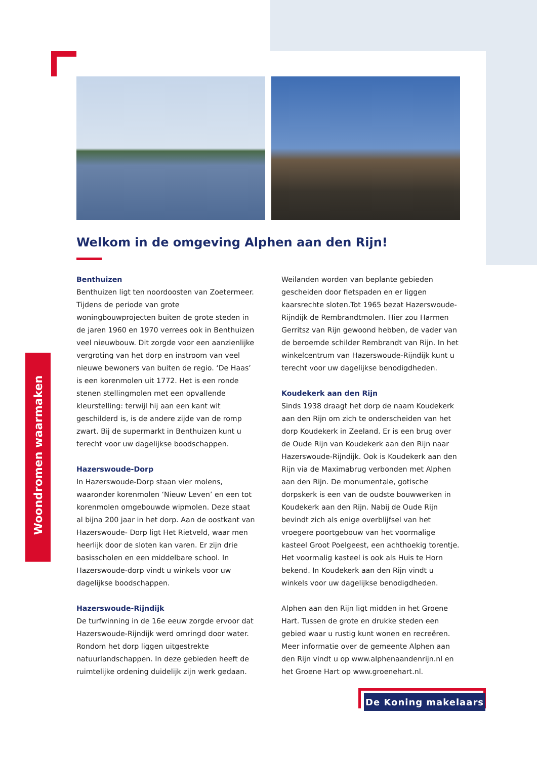Woondromen waarmaken
Welkom in de omgeving Alphen aan den Rijn!
Benthuizen
Benthuizen ligt ten noordoosten van Zoetermeer. Tijdens de periode van grote woningbouwprojecten buiten de grote steden in de jaren 1960 en 1970 verrees ook in Benthuizen veel nieuwbouw. Dit zorgde voor een aanzienlijke vergroting van het dorp en instroom van veel nieuwe bewoners van buiten de regio. ‘De Haas’ is een korenmolen uit 1772. Het is een ronde stenen stellingmolen met een opvallende kleurstelling: terwijl hij aan een kant wit geschilderd is, is de andere zijde van de romp zwart. Bij de supermarkt in Benthuizen kunt u terecht voor uw dagelijkse boodschappen.
Hazerswoude-Dorp
In Hazerswoude-Dorp staan vier molens, waaronder korenmolen ‘Nieuw Leven’ en een tot korenmolen omgebouwde wipmolen. Deze staat al bijna 200 jaar in het dorp. Aan de oostkant van Hazerswoude- Dorp ligt Het Rietveld, waar men heerlijk door de sloten kan varen. Er zijn drie basisscholen en een middelbare school. In Hazerswoude-dorp vindt u winkels voor uw dagelijkse boodschappen.
Hazerswoude-Rijndijk
De turfwinning in de 16e eeuw zorgde ervoor dat Hazerswoude-Rijndijk werd omringd door water. Rondom het dorp liggen uitgestrekte natuurlandschappen. In deze gebieden heeft de ruimtelijke ordening duidelijk zijn werk gedaan.
Weilanden worden van beplante gebieden gescheiden door fietspaden en er liggen kaarsrechte sloten.Tot 1965 bezat Hazerswoude-Rijndijk de Rembrandtmolen. Hier zou Harmen Gerritsz van Rijn gewoond hebben, de vader van de beroemde schilder Rembrandt van Rijn. In het winkelcentrum van Hazerswoude-Rijndijk kunt u terecht voor uw dagelijkse benodigdheden.
Koudekerk aan den Rijn
Sinds 1938 draagt het dorp de naam Koudekerk aan den Rijn om zich te onderscheiden van het dorp Koudekerk in Zeeland. Er is een brug over de Oude Rijn van Koudekerk aan den Rijn naar Hazerswoude-Rijndijk. Ook is Koudekerk aan den Rijn via de Maximabrug verbonden met Alphen aan den Rijn. De monumentale, gotische dorpskerk is een van de oudste bouwwerken in Koudekerk aan den Rijn. Nabij de Oude Rijn bevindt zich als enige overblijfsel van het vroegere poortgebouw van het voormalige kasteel Groot Poelgeest, een achthoekig torentje. Het voormalig kasteel is ook als Huis te Horn bekend. In Koudekerk aan den Rijn vindt u winkels voor uw dagelijkse benodigdheden.
Alphen aan den Rijn ligt midden in het Groene Hart. Tussen de grote en drukke steden een gebied waar u rustig kunt wonen en recreëren. Meer informatie over de gemeente Alphen aan den Rijn vindt u op www.alphenaandenrijn.nl en het Groene Hart op www.groenehart.nl.
De Koning makelaars